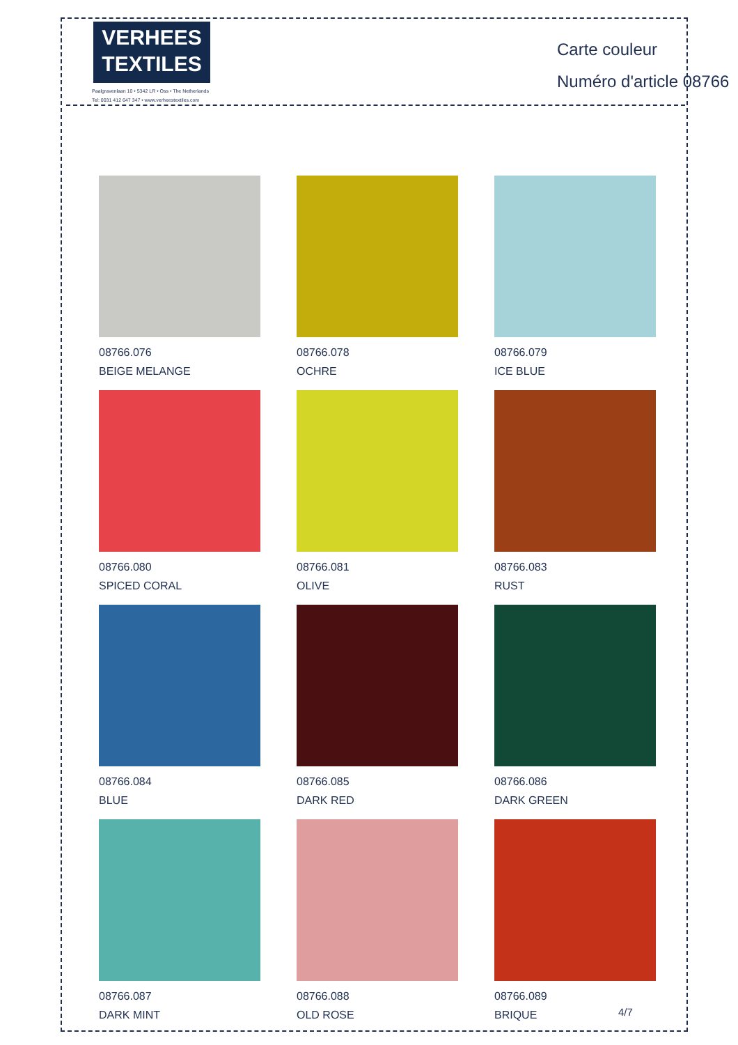VERHEES
TEXTILES
Paalgravenlaan 10 • 5342 LR • Oss • The Netherlands
Tel: 0031 412 647 347 • www.verheestextiles.com
Carte couleur
Numéro d'article 08766
08766.076
BEIGE MELANGE
08766.078
OCHRE
08766.079
ICE BLUE
08766.080
SPICED CORAL
08766.081
OLIVE
08766.083
RUST
08766.084
BLUE
08766.085
DARK RED
08766.086
DARK GREEN
08766.087
DARK MINT
08766.088
OLD ROSE
08766.089
BRIQUE
4/7